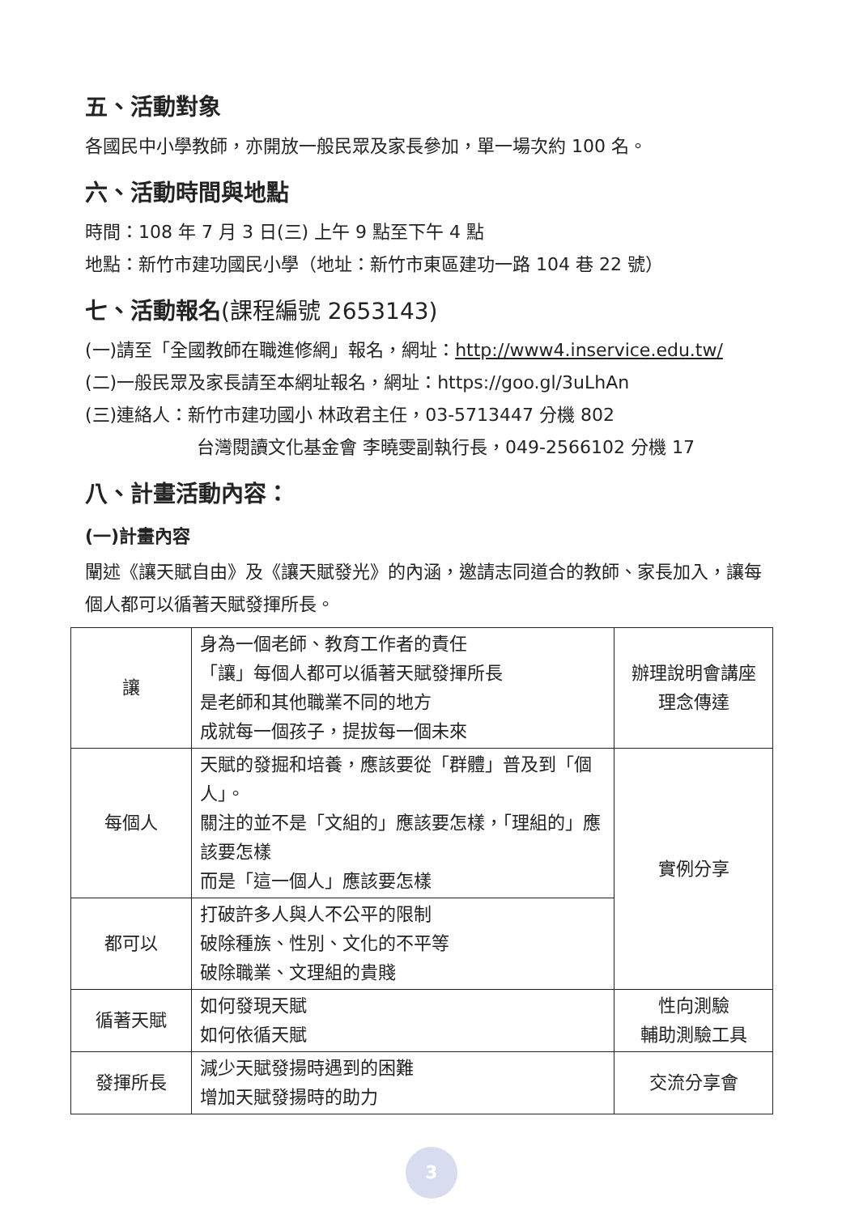五、活動對象
各國民中小學教師，亦開放一般民眾及家長參加，單一場次約 100 名。
六、活動時間與地點
時間：108 年 7 月 3 日(三) 上午 9 點至下午 4 點
地點：新竹市建功國民小學（地址：新竹市東區建功一路 104 巷 22 號）
七、活動報名(課程編號 2653143)
(一)請至「全國教師在職進修網」報名，網址：http://www4.inservice.edu.tw/
(二)一般民眾及家長請至本網址報名，網址：https://goo.gl/3uLhAn
(三)連絡人：新竹市建功國小 林政君主任，03-5713447 分機 802
台灣閱讀文化基金會 李曉雯副執行長，049-2566102 分機 17
八、計畫活動內容：
(一)計畫內容
闡述《讓天賦自由》及《讓天賦發光》的內涵，邀請志同道合的教師、家長加入，讓每個人都可以循著天賦發揮所長。
| 讓 | 身為一個老師、教育工作者的責任 「讓」每個人都可以循著天賦發揮所長 是老師和其他職業不同的地方 成就每一個孩子，提拔每一個未來 | 辦理說明會講座 理念傳達 |
| 每個人 | 天賦的發掘和培養，應該要從「群體」普及到「個人」。 關注的並不是「文組的」應該要怎樣，「理組的」應該要怎樣 而是「這一個人」應該要怎樣 | 實例分享 |
| 都可以 | 打破許多人與人不公平的限制 破除種族、性別、文化的不平等 破除職業、文理組的貴賤 | |
| 循著天賦 | 如何發現天賦 如何依循天賦 | 性向測驗 輔助測驗工具 |
| 發揮所長 | 減少天賦發揚時遇到的困難 增加天賦發揚時的助力 | 交流分享會 |
3